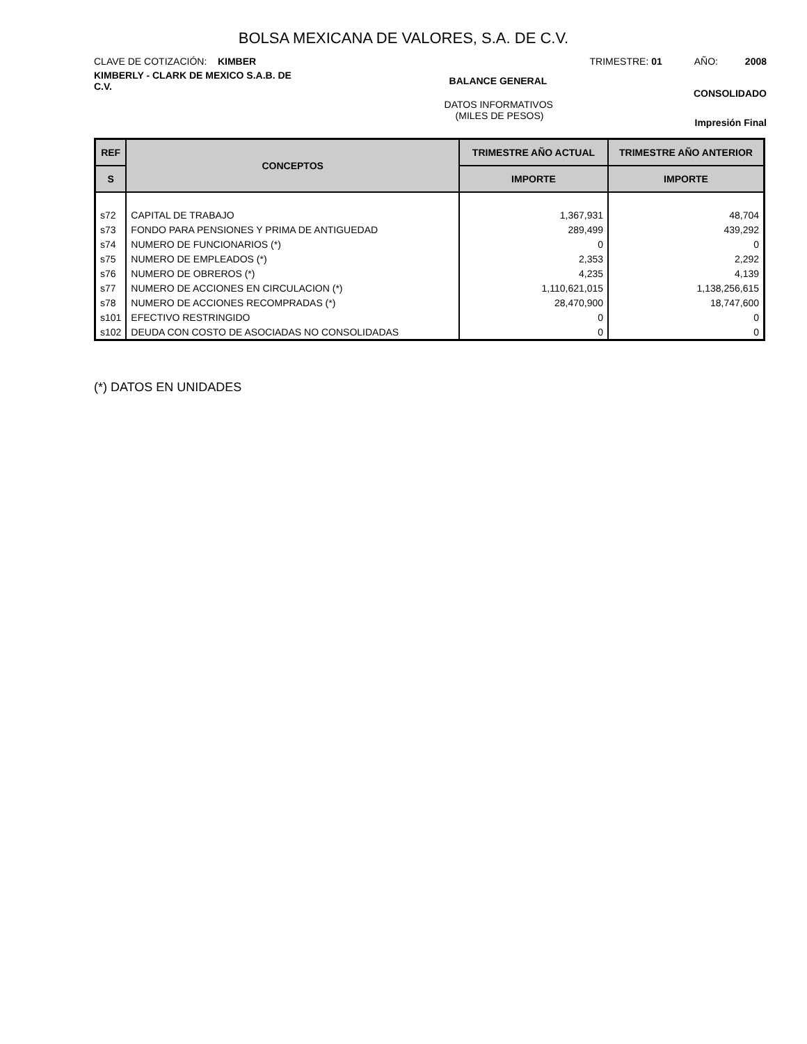BOLSA MEXICANA DE VALORES, S.A. DE C.V.
CLAVE DE COTIZACIÓN: KIMBER TRIMESTRE: 01 AÑO: 2008
KIMBERLY - CLARK DE MEXICO S.A.B. DE C.V. BALANCE GENERAL CONSOLIDADO
DATOS INFORMATIVOS
(MILES DE PESOS) Impresión Final
| REF | CONCEPTOS | TRIMESTRE AÑO ACTUAL | TRIMESTRE AÑO ANTERIOR |
| --- | --- | --- | --- |
| S | | IMPORTE | IMPORTE |
| s72 | CAPITAL DE TRABAJO | 1,367,931 | 48,704 |
| s73 | FONDO PARA PENSIONES Y PRIMA DE ANTIGUEDAD | 289,499 | 439,292 |
| s74 | NUMERO DE FUNCIONARIOS (*) | 0 | 0 |
| s75 | NUMERO DE EMPLEADOS (*) | 2,353 | 2,292 |
| s76 | NUMERO DE OBREROS (*) | 4,235 | 4,139 |
| s77 | NUMERO DE ACCIONES EN CIRCULACION (*) | 1,110,621,015 | 1,138,256,615 |
| s78 | NUMERO DE ACCIONES RECOMPRADAS (*) | 28,470,900 | 18,747,600 |
| s101 | EFECTIVO RESTRINGIDO | 0 | 0 |
| s102 | DEUDA CON COSTO DE ASOCIADAS NO CONSOLIDADAS | 0 | 0 |
(*) DATOS EN UNIDADES